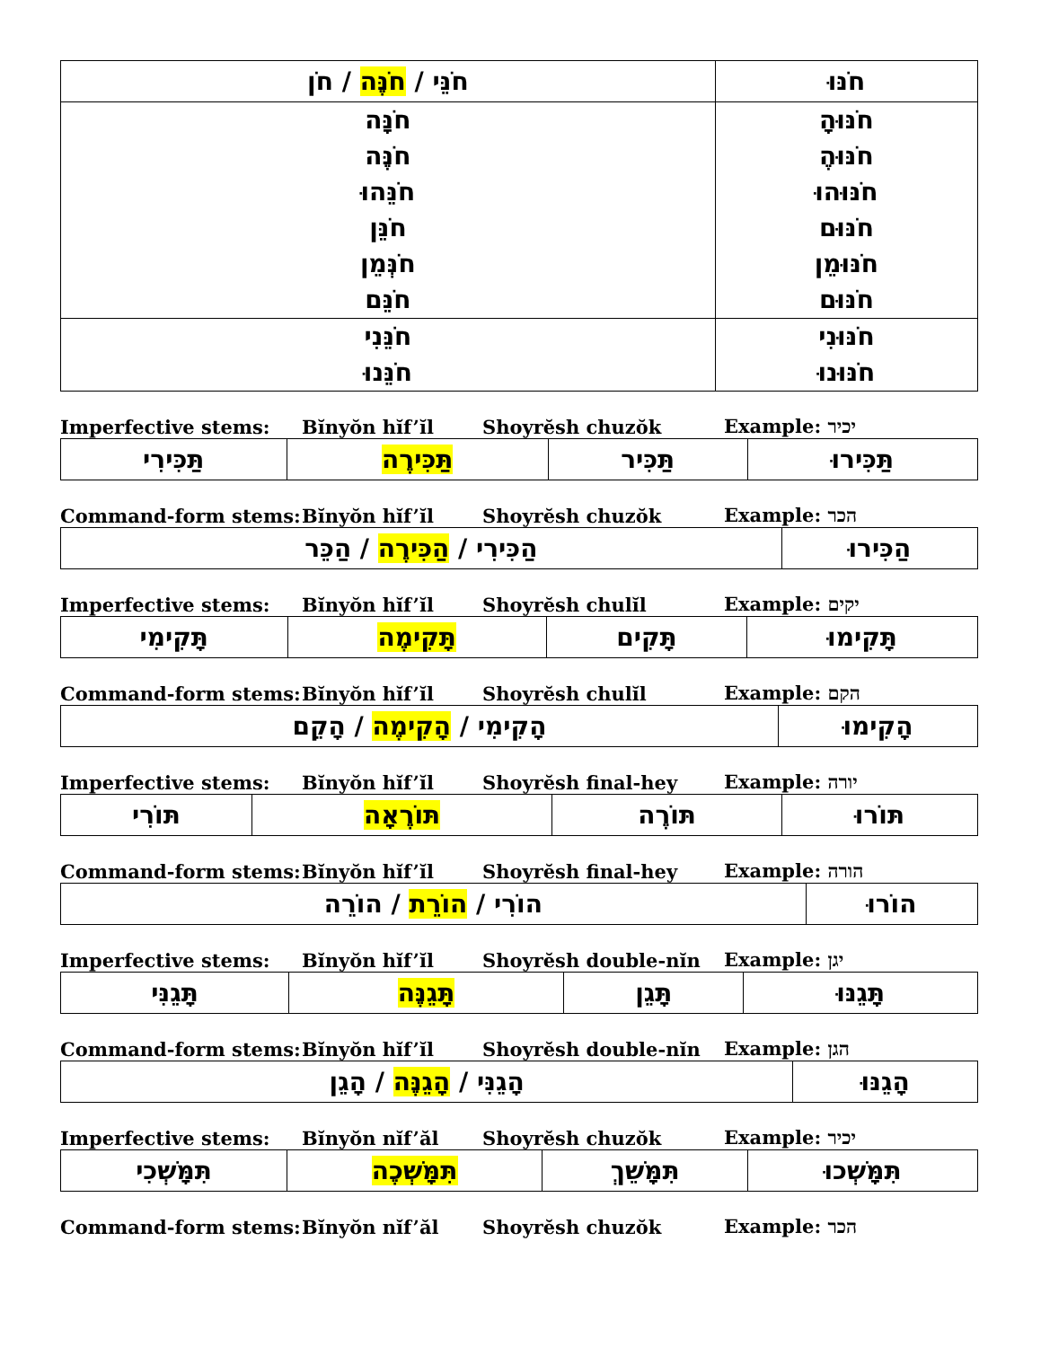| חֹנֵּי / חֹנֶּה / חֹן | חֹנּוּ |
| חֹנָּה חֹנֶּה חֹנֵּהוּ חֹנֵּן חֹנְּמֵן חֹנֵּם | חֹנּוּהָ חֹנּוּהֶ חֹנּוּהוּ חֹנּוּם חֹנּוּמֵן חֹנּוּם |
| חֹנֵּנִי חֹנֵּנוּ | חֹנּוּנִי חֹנּוּנוּ |
Imperfective stems: Bĭnyŏn hĭf’ĭl Shoyrĕsh chuzŏk Example: יכיר
| תַּכִּירִי | תַּכִּירֶה | תַּכִּיר | תַּכִּירוּ |
Command-form stems: Bĭnyŏn hĭf’ĭl Shoyrĕsh chuzŏk Example: הכר
| הַכִּירִי / הַכִּירֶה / הַכֵּר | הַכִּירוּ |
Imperfective stems: Bĭnyŏn hĭf’ĭl Shoyrĕsh chulĭl Example: יקים
| תָּקִימִי | תָּקִימֶה | תָּקִים | תָּקִימוּ |
Command-form stems: Bĭnyŏn hĭf’ĭl Shoyrĕsh chulĭl Example: הקם
| הָקִימִי / הָקִימֶה / הָקֵם | הָקִימוּ |
Imperfective stems: Bĭnyŏn hĭf’ĭl Shoyrĕsh final-hey Example: יורה
| תּוֹרִי | תּוֹרֶאָה | תּוֹרֶה | תּוֹרוּ |
Command-form stems: Bĭnyŏn hĭf’ĭl Shoyrĕsh final-hey Example: הורה
| הוֹרִי / הוֹרֵת / הוֹרֵה | הוֹרוּ |
Imperfective stems: Bĭnyŏn hĭf’ĭl Shoyrĕsh double-nĭn Example: יגן
| תָּגֵנִּי | תָּגֵנֶּה | תָּגֵן | תָּגֵנּוּ |
Command-form stems: Bĭnyŏn hĭf’ĭl Shoyrĕsh double-nĭn Example: הגן
| הָגֵנִּי / הָגֵנֶּה / הָגֵן | הָגֵנּוּ |
Imperfective stems: Bĭnyŏn nĭf’ăl Shoyrĕsh chuzŏk Example: יכיר
| תִּמָּשְׁכִי | תִּמָּשְׁכֶה | תִּמָּשֵׁךְ | תִּמָּשְׁכוּ |
Command-form stems: Bĭnyŏn nĭf’ăl Shoyrĕsh chuzŏk Example: הכר